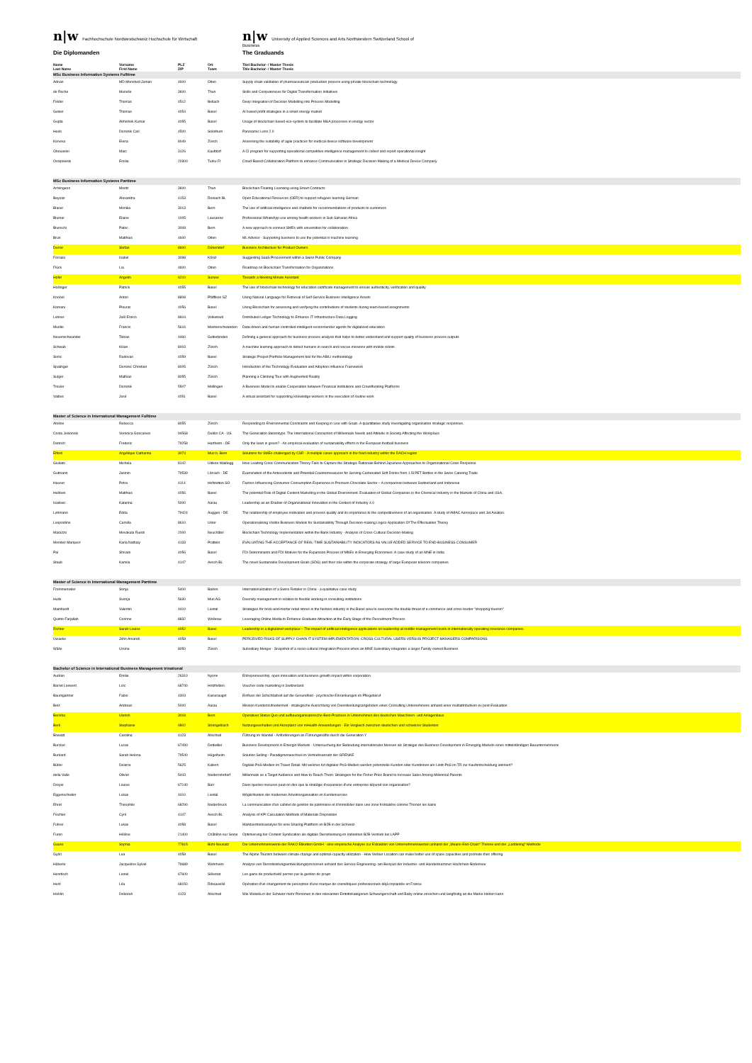n|w Fachhochschule Nordwestschweiz Hochschule für Wirtschaft
n|w University of Applied Sciences and Arts Northwestern Switzerland School of Business
Die Diplomanden The Graduands
| Name Last Name | Vorname First Name | PLZ ZIP | Ort Town | Titel Bachelor- / Master Thesis Title Bachelor- / Master Thesis |
| --- | --- | --- | --- | --- |
| MSc Business Information Systems Fulltime | | | | |
| Adnan | MD Monshed Jaman | 4600 | Olten | Supply chain validation of pharmaceuticals production process using private blockchain technology. |
| de Roche | Murielle | 3600 | Thun | Skills and Competencies for Digital Transformation Initiatives |
| Felder | Thomas | 4512 | Bellach | Deep Integration of Decision Modelling into Process Modelling |
| Geiser | Thomas | 4054 | Basel | AI based profit strategies in a smart energy market |
| Gupta | Abhishek Kumar | 4055 | Basel | Usage of blockchain based eco-system to facilitate M&A processes in energy sector |
| Heeb | Dominik Carl | 4500 | Solothurn | Panoramic Lens 2.0 |
| Koneva | Elena | 8049 | Zürich | Assessing the suitability of agile practices for medical device software development |
| Obouasler | Marc | 3126 | Kaufdorf | A CI program for supporting operational competitive intelligence management to collect and report operational insight |
| Ossipowski | Emilia | 20300 | Turku FI | Cloud-Based Collaboration Platform to enhance Communication in Strategic Decision-Making of a Medical Device Company |
| MSc Business Information Systems Parttime | | | | |
| Armingeon | Moritz | 3600 | Thun | Blockchain Floating Licensing using Smart Contracts |
| Beyeler | Alexandra | 4153 | Reinach BL | Open Educational Resources (OER) to support refugees learning German |
| Blaser | Monika | 3013 | Bern | The use of artificial intelligence and chatbots for recommendations of products to customers |
| Blumer | Eliane | 1005 | Lausanne | Professional WhatsApp use among health workers in Sub-Saharan Africa |
| Blunschi | Patric | 3008 | Bern | A new approach to connect SMEs with universities for collaboration |
| Brun | Matthias | 4600 | Olten | ML Advisor - Supporting business to use the potential in machine learning |
| Durrer | Stefan | 8600 | Dübendorf | Business Architecture for Product Owners |
| Ferraioi | Isabel | 3098 | Köniz | Suggesting SaaS Procurement within a Swiss Public Company |
| Flück | Lia | 4600 | Olten | Roadmap on Blockchain Transformation for Organizations |
| Hofer | Angelin | 6210 | Sursee | Towards a Meeting Minute Assistant |
| Hollinger | Patrick | 4055 | Basel | The use of blockchain technology for education certificate management to ensure authenticity, verification and quality |
| Knobel | Anton | 8808 | Pfäffikon SZ | Using Natural Language for Retrieval of Self-Service Business Intelligence Assets |
| Komani | Pleurat | 4056 | Basel | Using Blockchain for assessing and verifying the contributions of students during team-based assignments |
| Lehner | Joël Enrico | 8604 | Volketswil | Distributed Ledger Technology to Enhance IT Infrastructure Data Logging |
| Murillo | Francis | 5616 | Meisterschwanden | Data-driven and human-controlled intelligent recommender agents for digitalized education |
| Neuenschwander | Tobias | 4460 | Gelterkinden | Defining a general approach for business process analysis that helps to better understand and support quality of business process outputs |
| Schwab | Kilian | 8003 | Zürich | A machine learning approach to detect humans in search and rescue missions with mobile robots |
| Simic | Radovan | 4059 | Basel | Strategic Project Portfolio Management tool for the ABILI methodology |
| Spalinger | Dominic Christian | 8005 | Zürich | Introduction of the Technology Evaluation and Adoption Influence Framework |
| Sulger | Mathias | 8055 | Zürich | Planning a Climbing Tour with Augmented Reality |
| Troxler | Dominik | 5507 | Mellingen | A Business Model to enable Cooperation between Financial Institutions and Crowdfunding Platforms |
| Valdes | José | 4051 | Basel | A virtual assistant for supporting knowledge workers in the execution of routine work |
| Master of Science in International Management Fulltime | | | | |
| Atoline | Rebecca | 8055 | Zürich | Responding to Environmental Constraints and Keeping in Line with Goals. A quantitative study investigating organisation strategic responses. |
| Costa Jesionski | Veronica Goncalves | 94568 | Dublin CA - US | The Generation Stereotype: The International Conception of Millennials Needs and Attitude in Society Affecting the Workplace |
| Dietrich | Frederic | 79258 | Hartheim - DE | Only the lawn is green? - An empirical evaluation of sustainability efforts in the European football business |
| Elford | Angélique Catharina | 3074 | Muri b. Bern | Solutions for SMEs challenged by CSR - A multiple cases approach in the food industry within the DACH region |
| Giuliato | Michela | 8142 | Uitikon Waldegg | How Leading Crisis Communication Theory Fails to Capture the Strategic Rationale Behind Japanese Approaches to Organizational Crisis Response |
| Gutmann | Jasmin | 79539 | Lörrach - DE | Examination of the Antecedents and Potential Countermeasures for Serving Carbonated Soft Drinks from 1.5l PET Bottles in the Swiss Catering Trade |
| Hauser | Petra | 4114 | Hofstetten SO | Factors Influencing Consumer Consumption Experience in Premium Chocolate Sector – A comparison between Switzerland and Indonesia |
| Hebben | Matthias | 4056 | Basel | The potential Role of Digital Content Marketing in the Global Environment. Evaluation of Global Companies in the Chemical Industry in the Markets of China and USA. |
| Isailovic | Katarina | 5000 | Aarau | Leadership as an Enabler of Organisational Innovation in the Context of Industry 4.0 |
| Lehmann | Edda | 79424 | Auggen - DE | The relationship of employee motivation and process quality and its importance to the competitiveness of an organisation. A study of AMAC Aerospace and Jet Aviation. |
| Leopoldino | Camilla | 8610 | Uster | Operationalising Visible Business Models for Sustainability Through Decision-making Logics Application Of The Effectuation Theory |
| Marazzo | Mevakala Ruedi | 2000 | Neuchâtel | Blockchain Technology Implementation within the Bank Industry - Analysis of Cross-Cultural Decision-Making |
| Mendez Marquez | Karla Nathaly | 4133 | Pratteln | EVALUATING THE ACCEPTANCE OF REAL-TIME SUSTAINABILITY INDICATORS AS VALUE ADDED SERVICE TO END-BUSINESS CONSUMER |
| Pal | Shivani | 4056 | Basel | FDI Determinants and FDI Motives for the Expansion Process of MNEs in Emerging Economies: A case study of an MNE in India |
| Staub | Kamila | 4147 | Aesch BL | The novel Sustainable Development Goals (SDG) and their role within the corporate strategy of large European telecom companies |
| Master of Science in International Management Parttime | | | | |
| Frommenwiler | Sonja | 5400 | Baden | Internationalization of a Swiss Retailer in China - a qualitative case study |
| Hubli | Svenja | 5630 | Muri AG | Diversity management in relation to flexible working in consulting institutions |
| Mainhardt | Valentin | 4410 | Liestal | Strategies for brick-and-mortar retail stores in the fashion industry in the Basel area to overcome the double threat of e-commerce and cross-border "shopping tourism" |
| Quinto-Farjallah | Corinne | 8832 | Wollerau | Leveraging Online Media to Enhance Graduate Attraction at the Early Stage of the Recruitment Process |
| Richter | Sarah-Louise | 4052 | Basel | Leadership in a digitalized workplace – The impact of artificial intelligence applications on leadership at middle-management levels in internationally operating insurance companies. |
| Uwaeke | John Amandi | 4058 | Basel | PERCEIVED RISKS OF SUPPLY CHAIN IT SYSTEM IMPLEMENTATION: CROSS CULTURAL USERS VERSUS PROJECT MANAGERS COMPARISONS |
| Wälle | Ursina | 8050 | Zürich | Subsidiary Merger - Snapshot of a socio-cultural Integration Process when an MNE Subsidiary integrates a larger Family-owned Business |
| Bachelor of Science in International Business Management trinational | | | | |
| Audran | Emilie | 26310 | Nyons | Entrepreneurship, open-innovation and business growth impact within corporation |
| Barret Loewert | Loïc | 68740 | Hirtzfelden | Voucher code marketing in Switzerland |
| Baumgartner | Fabio | 4303 | Kaiseraugst | Einfluss der Schichtarbeit auf die Gesundheit - psychische Erkrankungen im Pflegeberuf |
| Belz | Andreas | 5000 | Aarau | Mission Kundenzufriedenheit - strategische Ausrichtung von Dienstleistungsangeboten eines Consulting Unternehmens anhand einer multiattributiven ex post-Evaluation |
| Berisha | Ulerish | 3018 | Bern | Operativer Status Quo und aufbauorganisatorische Best-Practices in Unternehmen des deutschen Maschinen- und Anlagenbaus |
| Berli | Stephanie | 4802 | Strengelbach | Nutzungsverhalten und Akzeptanz von mHealth-Anwendungen - Ein Vergleich zwischen deutschen und schweizer Studenten |
| Bowald | Carolina | 4123 | Allschwil | Führung im Wandel - Anforderungen an Führungskräfte durch die Generation Y |
| Burckel | Lucas | 67490 | Dettwiller | Business Development in Emergin Markets - Untersuchung der Bedeutung internationaler Messen als Strategie des Business Development in Emerging Markets eines mittelständigen Bauunternehmens |
| Burkard | Sarah Helena | 79540 | Hügelheim | Solution Selling - Paradigmenwechsel im Vertriebsansatz der GRENKE |
| Bütler | Delarra | 5625 | Kallern | Digitale PoS-Medien im Travel Retail: Mit welcher Art digitaler PoS-Medien werden potenzielle Kunden oder Kundinnen am Lindt-PoS im TR zur Kaufentscheidung animiert? |
| della Valle | Olivier | 5443 | Niederrohrdorf | Millennials as a Target Audience and How to Reach Them: Strategies for the Fisher-Price Brand to Increase Sales Among Millennial Parents |
| Dreyer | Louise | 67140 | Barr | Dans quelles mesures peut-on dire que la stratégie d'expansion d'une entreprise dépend son organisation? |
| Eggenschwiler | Lukas | 4410 | Liestal | Möglichkeiten der modernen Arbeitsorganisation im Kundenservice |
| Ehret | Theophile | 68290 | Niederbruck | La communication d'un cabinet de gestion de patrimoine et d'immobilier dans une zone frontalière comme Thonon les bains |
| Fischler | Cyril | 4147 | Aesch BL | Analysis of KPI Calculation Methods of Materials Disposition |
| Fuhrer | Lukas | 4058 | Basel | Marktvertriebsanalyse für eine Sharing Plattform im B2B in der Schweiz |
| Furon | Hélène | 21400 | Châtillon-sur-Seine | Optimierung der Content Syndication als digitale Dienstleistung im indirekten B2B-Vertrieb bei LAPP |
| Gauss | Sophia | 77815 | Bühl-Neusatz | Die Unternehmenswerte der RAKO Etiketten GmbH - eine empirische Analyse zur Extraktion von Unternehmenswerten anhand der „Means-End-Chain"-Theorie und der „Laddering"-Methode |
| Györi | Lea | 4058 | Basel | The Alpine Tourism between climate change and optimal capacity utilization - How Verbier Location can make better use of spare capacities and promote their offering |
| Häberle | Jacqueline Sylvie | 79689 | Wehrheim | Analyse von Dienstleistungsentwicklungsprozessen anhand des Service Engineering- am Beispiel der Industrie- und Handelskammer Hochrhein-Bodensee |
| Henrtisch | Lionel | 67600 | Sélestat | Les gains de productivité permis par la gestion de projet |
| Hertl | Léa | 68150 | Ribeauvillé | Opération d'un changement de perception d'une marque de cosmétiques professionnels déjà implantée en France |
| Hicklin | Deborah | 4123 | Allschwil | Wie Weleda in der Schweiz mehr Personen in den relevanten Eintrittskategorien Schwangerschaft und Baby online erreichen und langfristig an die Marke binden kann |